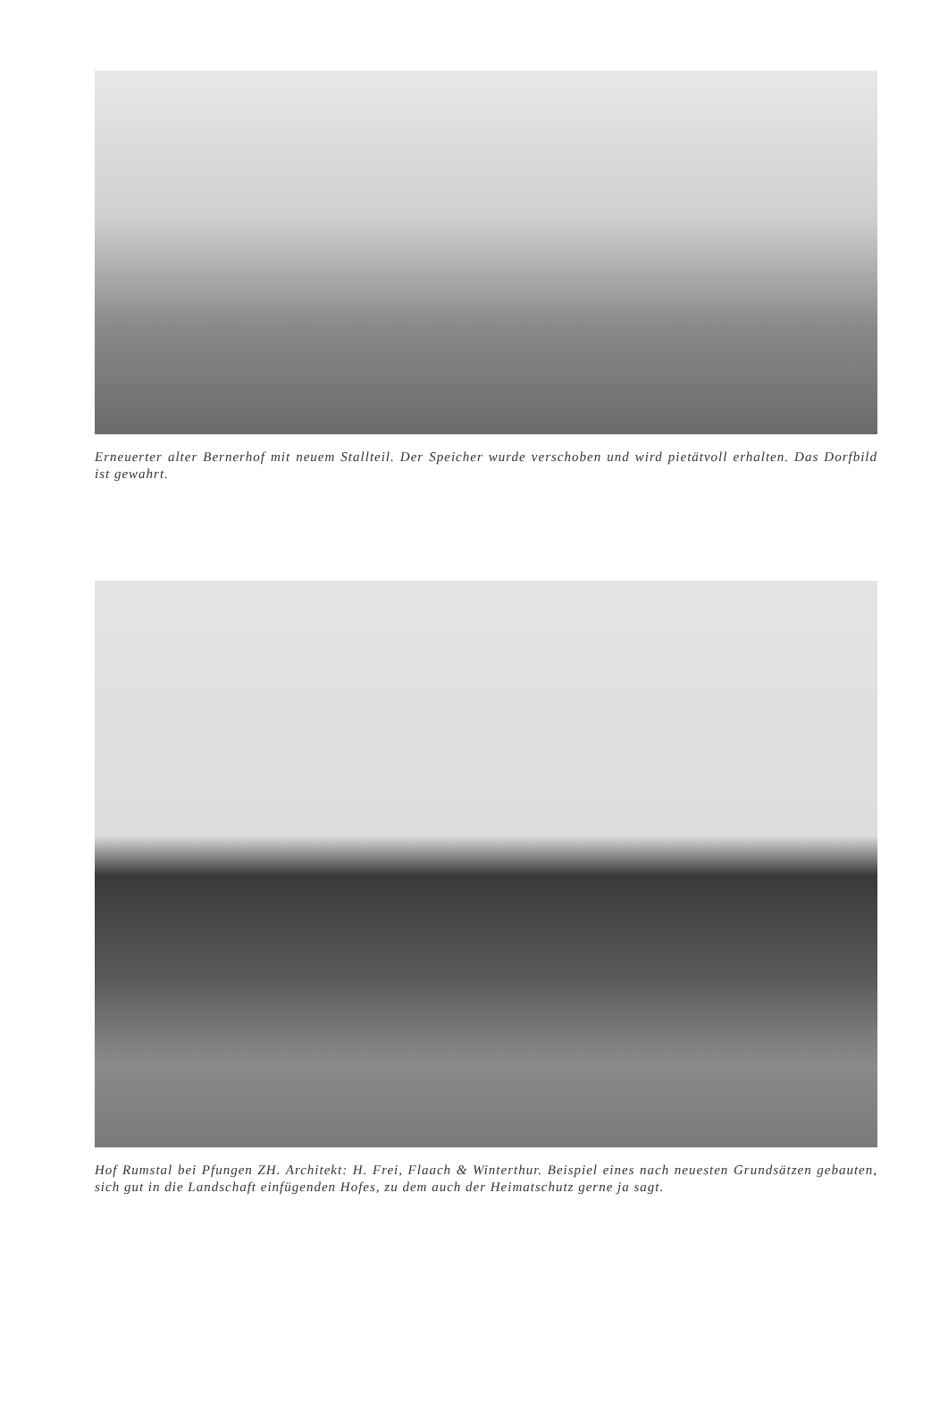Erneuerter alter Bernerhof mit neuem Stallteil. Der Speicher wurde verschoben und wird pietätvoll erhalten. Das Dorfbild ist gewahrt.
Hof Rumstal bei Pfungen ZH. Architekt: H. Frei, Flaach & Winterthur. Beispiel eines nach neuesten Grundsätzen gebauten, sich gut in die Landschaft einfügenden Hofes, zu dem auch der Heimatschutz gerne ja sagt.